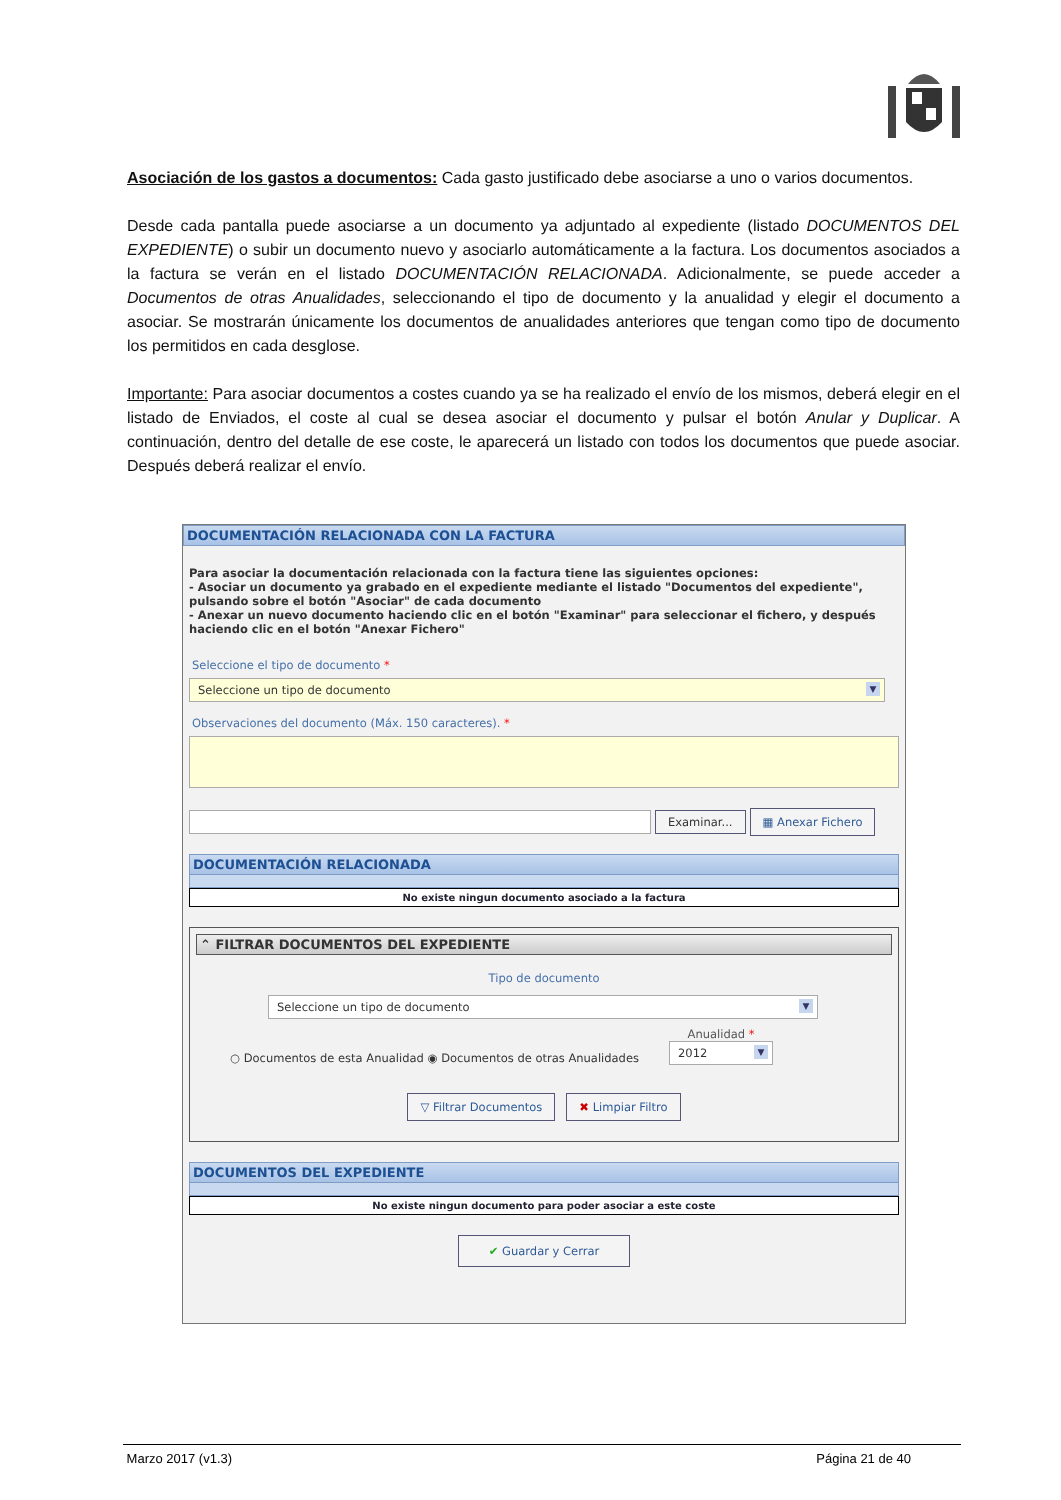Asociación de los gastos a documentos: Cada gasto justificado debe asociarse a uno o varios documentos.
Desde cada pantalla puede asociarse a un documento ya adjuntado al expediente (listado DOCUMENTOS DEL EXPEDIENTE) o subir un documento nuevo y asociarlo automáticamente a la factura. Los documentos asociados a la factura se verán en el listado DOCUMENTACIÓN RELACIONADA. Adicionalmente, se puede acceder a Documentos de otras Anualidades, seleccionando el tipo de documento y la anualidad y elegir el documento a asociar. Se mostrarán únicamente los documentos de anualidades anteriores que tengan como tipo de documento los permitidos en cada desglose.
Importante: Para asociar documentos a costes cuando ya se ha realizado el envío de los mismos, deberá elegir en el listado de Enviados, el coste al cual se desea asociar el documento y pulsar el botón Anular y Duplicar. A continuación, dentro del detalle de ese coste, le aparecerá un listado con todos los documentos que puede asociar. Después deberá realizar el envío.
DOCUMENTACIÓN RELACIONADA CON LA FACTURA
Para asociar la documentación relacionada con la factura tiene las siguientes opciones:
- Asociar un documento ya grabado en el expediente mediante el listado "Documentos del expediente", pulsando sobre el botón "Asociar" de cada documento
- Anexar un nuevo documento haciendo clic en el botón "Examinar" para seleccionar el fichero, y después haciendo clic en el botón "Anexar Fichero"
Seleccione el tipo de documento *
Seleccione un tipo de documento ▼
Observaciones del documento (Máx. 150 caracteres). *
Examinar... ▦ Anexar Fichero
DOCUMENTACIÓN RELACIONADA
No existe ningun documento asociado a la factura
⌃ FILTRAR DOCUMENTOS DEL EXPEDIENTE
Tipo de documento
Seleccione un tipo de documento ▼
○ Documentos de esta Anualidad ◉ Documentos de otras Anualidades Anualidad *
2012 ▼
▽ Filtrar Documentos ✖ Limpiar Filtro
DOCUMENTOS DEL EXPEDIENTE
No existe ningun documento para poder asociar a este coste
✔ Guardar y Cerrar
Marzo 2017 (v1.3) Página 21 de 40